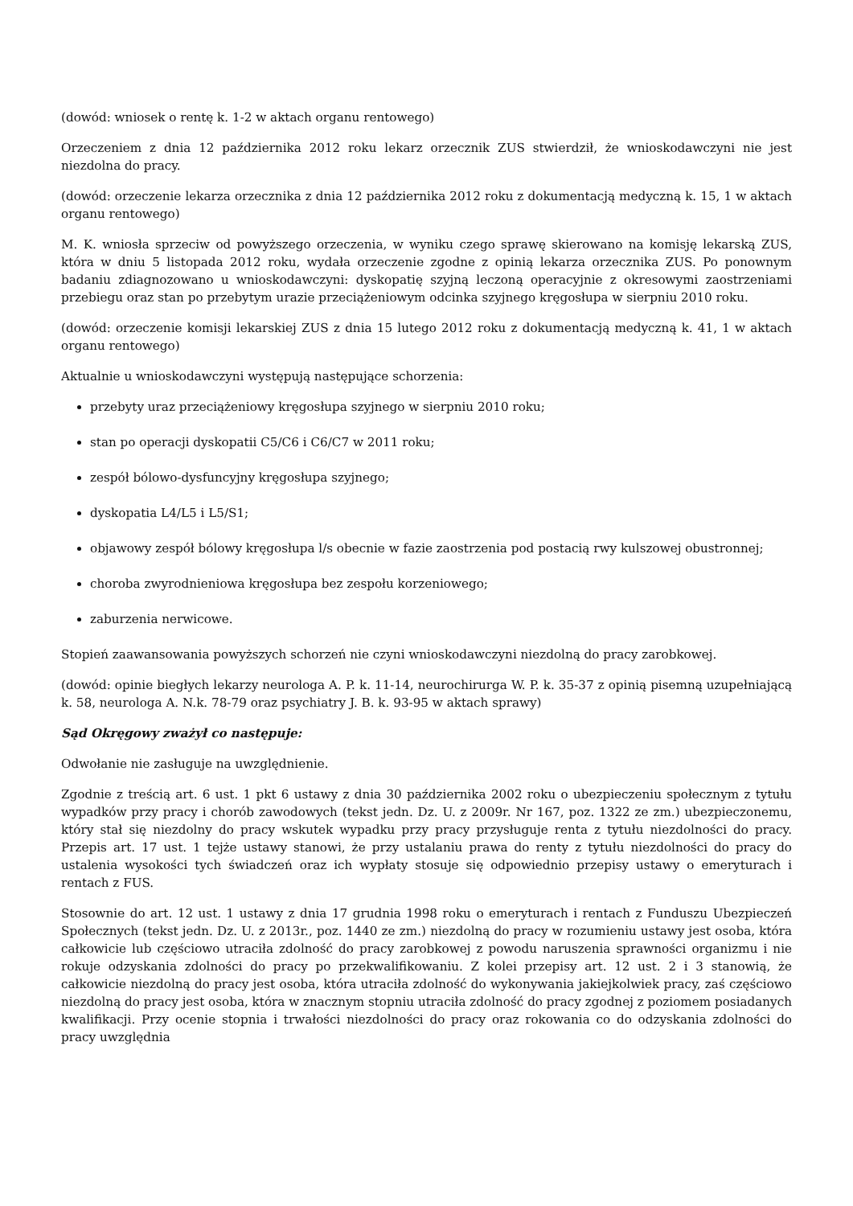(dowód: wniosek o rentę k. 1-2 w aktach organu rentowego)
Orzeczeniem z dnia 12 października 2012 roku lekarz orzecznik ZUS stwierdził, że wnioskodawczyni nie jest niezdolna do pracy.
(dowód: orzeczenie lekarza orzecznika z dnia 12 października 2012 roku z dokumentacją medyczną k. 15, 1 w aktach organu rentowego)
M. K. wniosła sprzeciw od powyższego orzeczenia, w wyniku czego sprawę skierowano na komisję lekarską ZUS, która w dniu 5 listopada 2012 roku, wydała orzeczenie zgodne z opinią lekarza orzecznika ZUS. Po ponownym badaniu zdiagnozowano u wnioskodawczyni: dyskopatię szyjną leczoną operacyjnie z okresowymi zaostrzeniami przebiegu oraz stan po przebytym urazie przeciążeniowym odcinka szyjnego kręgosłupa w sierpniu 2010 roku.
(dowód: orzeczenie komisji lekarskiej ZUS z dnia 15 lutego 2012 roku z dokumentacją medyczną k. 41, 1 w aktach organu rentowego)
Aktualnie u wnioskodawczyni występują następujące schorzenia:
przebyty uraz przeciążeniowy kręgosłupa szyjnego w sierpniu 2010 roku;
stan po operacji dyskopatii C5/C6 i C6/C7 w 2011 roku;
zespół bólowo-dysfuncyjny kręgosłupa szyjnego;
dyskopatia L4/L5 i L5/S1;
objawowy zespół bólowy kręgosłupa l/s obecnie w fazie zaostrzenia pod postacią rwy kulszowej obustronnej;
choroba zwyrodnieniowa kręgosłupa bez zespołu korzeniowego;
zaburzenia nerwicowe.
Stopień zaawansowania powyższych schorzeń nie czyni wnioskodawczyni niezdolną do pracy zarobkowej.
(dowód: opinie biegłych lekarzy neurologa A. P. k. 11-14, neurochirurga W. P. k. 35-37 z opinią pisemną uzupełniającą k. 58, neurologa A. N.k. 78-79 oraz psychiatry J. B. k. 93-95 w aktach sprawy)
Sąd Okręgowy zważył co następuje:
Odwołanie nie zasługuje na uwzględnienie.
Zgodnie z treścią art. 6 ust. 1 pkt 6 ustawy z dnia 30 października 2002 roku o ubezpieczeniu społecznym z tytułu wypadków przy pracy i chorób zawodowych (tekst jedn. Dz. U. z 2009r. Nr 167, poz. 1322 ze zm.) ubezpieczonemu, który stał się niezdolny do pracy wskutek wypadku przy pracy przysługuje renta z tytułu niezdolności do pracy. Przepis art. 17 ust. 1 tejże ustawy stanowi, że przy ustalaniu prawa do renty z tytułu niezdolności do pracy do ustalenia wysokości tych świadczeń oraz ich wypłaty stosuje się odpowiednio przepisy ustawy o emeryturach i rentach z FUS.
Stosownie do art. 12 ust. 1 ustawy z dnia 17 grudnia 1998 roku o emeryturach i rentach z Funduszu Ubezpieczeń Społecznych (tekst jedn. Dz. U. z 2013r., poz. 1440 ze zm.) niezdolną do pracy w rozumieniu ustawy jest osoba, która całkowicie lub częściowo utraciła zdolność do pracy zarobkowej z powodu naruszenia sprawności organizmu i nie rokuje odzyskania zdolności do pracy po przekwalifikowaniu. Z kolei przepisy art. 12 ust. 2 i 3 stanowią, że całkowicie niezdolną do pracy jest osoba, która utraciła zdolność do wykonywania jakiejkolwiek pracy, zaś częściowo niezdolną do pracy jest osoba, która w znacznym stopniu utraciła zdolność do pracy zgodnej z poziomem posiadanych kwalifikacji. Przy ocenie stopnia i trwałości niezdolności do pracy oraz rokowania co do odzyskania zdolności do pracy uwzględnia